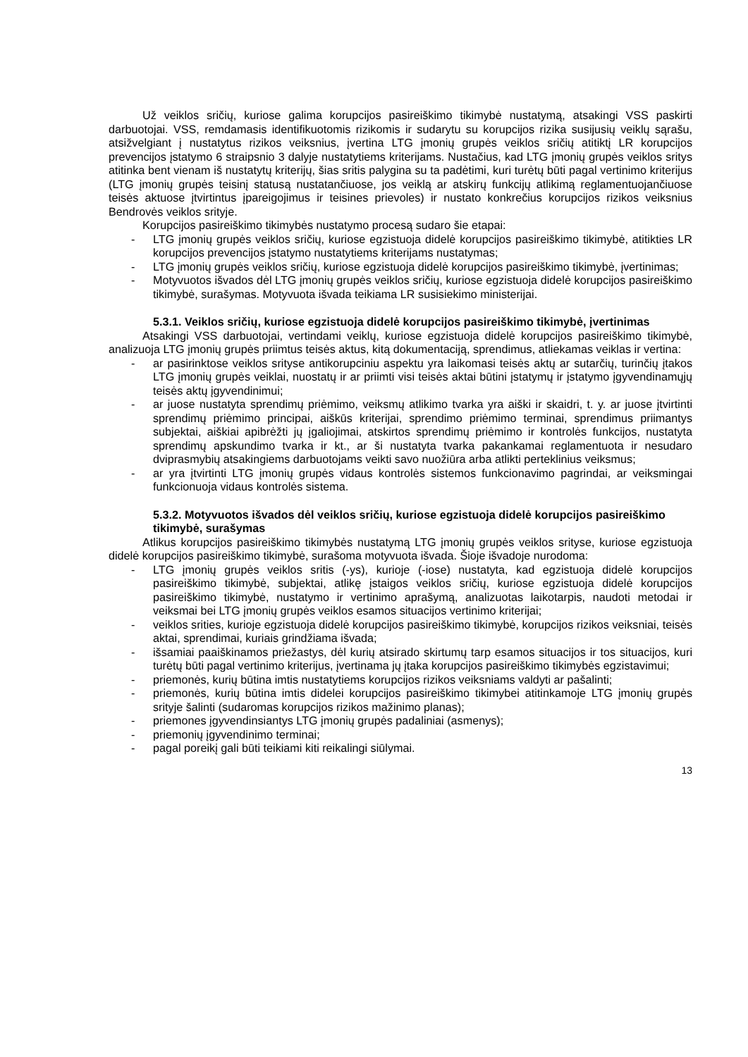Už veiklos sričių, kuriose galima korupcijos pasireiškimo tikimybė nustatymą, atsakingi VSS paskirti darbuotojai. VSS, remdamasis identifikuotomis rizikomis ir sudarytu su korupcijos rizika susijusių veiklų sąrašu, atsižvelgiant į nustatytus rizikos veiksnius, įvertina LTG įmonių grupės veiklos sričių atitiktį LR korupcijos prevencijos įstatymo 6 straipsnio 3 dalyje nustatytiems kriterijams. Nustačius, kad LTG įmonių grupės veiklos sritys atitinka bent vienam iš nustatytų kriterijų, šias sritis palygina su ta padėtimi, kuri turėtų būti pagal vertinimo kriterijus (LTG įmonių grupės teisinį statusą nustatančiuose, jos veiklą ar atskirų funkcijų atlikimą reglamentuojančiuose teisės aktuose įtvirtintus įpareigojimus ir teisines prievoles) ir nustato konkrečius korupcijos rizikos veiksnius Bendrovės veiklos srityje.
Korupcijos pasireiškimo tikimybės nustatymo procesą sudaro šie etapai:
- LTG įmonių grupės veiklos sričių, kuriose egzistuoja didelė korupcijos pasireiškimo tikimybė, atitikties LR korupcijos prevencijos įstatymo nustatytiems kriterijams nustatymas;
- LTG įmonių grupės veiklos sričių, kuriose egzistuoja didelė korupcijos pasireiškimo tikimybė, įvertinimas;
- Motyvuotos išvados dėl LTG įmonių grupės veiklos sričių, kuriose egzistuoja didelė korupcijos pasireiškimo tikimybė, surašymas. Motyvuota išvada teikiama LR susisiekimo ministerijai.
5.3.1. Veiklos sričių, kuriose egzistuoja didelė korupcijos pasireiškimo tikimybė, įvertinimas
Atsakingi VSS darbuotojai, vertindami veiklų, kuriose egzistuoja didelė korupcijos pasireiškimo tikimybė, analizuoja LTG įmonių grupės priimtus teisės aktus, kitą dokumentaciją, sprendimus, atliekamas veiklas ir vertina:
- ar pasirinktose veiklos srityse antikorupciniu aspektu yra laikomasi teisės aktų ar sutarčių, turinčių įtakos LTG įmonių grupės veiklai, nuostatų ir ar priimti visi teisės aktai būtini įstatymų ir įstatymo įgyvendinamųjų teisės aktų įgyvendinimui;
- ar juose nustatyta sprendimų priėmimo, veiksmų atlikimo tvarka yra aiški ir skaidri, t. y. ar juose įtvirtinti sprendimų priėmimo principai, aiškūs kriterijai, sprendimo priėmimo terminai, sprendimus priimantys subjektai, aiškiai apibrėžti jų įgaliojimai, atskirtos sprendimų priėmimo ir kontrolės funkcijos, nustatyta sprendimų apskundimo tvarka ir kt., ar ši nustatyta tvarka pakankamai reglamentuota ir nesudaro dviprasmybių atsakingiems darbuotojams veikti savo nuožiūra arba atlikti perteklinius veiksmus;
- ar yra įtvirtinti LTG įmonių grupės vidaus kontrolės sistemos funkcionavimo pagrindai, ar veiksmingai funkcionuoja vidaus kontrolės sistema.
5.3.2. Motyvuotos išvados dėl veiklos sričių, kuriose egzistuoja didelė korupcijos pasireiškimo tikimybė, surašymas
Atlikus korupcijos pasireiškimo tikimybės nustatymą LTG įmonių grupės veiklos srityse, kuriose egzistuoja didelė korupcijos pasireiškimo tikimybė, surašoma motyvuota išvada. Šioje išvadoje nurodoma:
- LTG įmonių grupės veiklos sritis (-ys), kurioje (-iose) nustatyta, kad egzistuoja didelė korupcijos pasireiškimo tikimybė, subjektai, atlikę įstaigos veiklos sričių, kuriose egzistuoja didelė korupcijos pasireiškimo tikimybė, nustatymo ir vertinimo aprašymą, analizuotas laikotarpis, naudoti metodai ir veiksmai bei LTG įmonių grupės veiklos esamos situacijos vertinimo kriterijai;
- veiklos srities, kurioje egzistuoja didelė korupcijos pasireiškimo tikimybė, korupcijos rizikos veiksniai, teisės aktai, sprendimai, kuriais grindžiama išvada;
- išsamiai paaiškinamos priežastys, dėl kurių atsirado skirtumų tarp esamos situacijos ir tos situacijos, kuri turėtų būti pagal vertinimo kriterijus, įvertinama jų įtaka korupcijos pasireiškimo tikimybės egzistavimui;
- priemonės, kurių būtina imtis nustatytiems korupcijos rizikos veiksniams valdyti ar pašalinti;
- priemonės, kurių būtina imtis didelei korupcijos pasireiškimo tikimybei atitinkamoje LTG įmonių grupės srityje šalinti (sudaromas korupcijos rizikos mažinimo planas);
- priemones įgyvendinsiantys LTG įmonių grupės padaliniai (asmenys);
- priemonių įgyvendinimo terminai;
- pagal poreikį gali būti teikiami kiti reikalingi siūlymai.
13